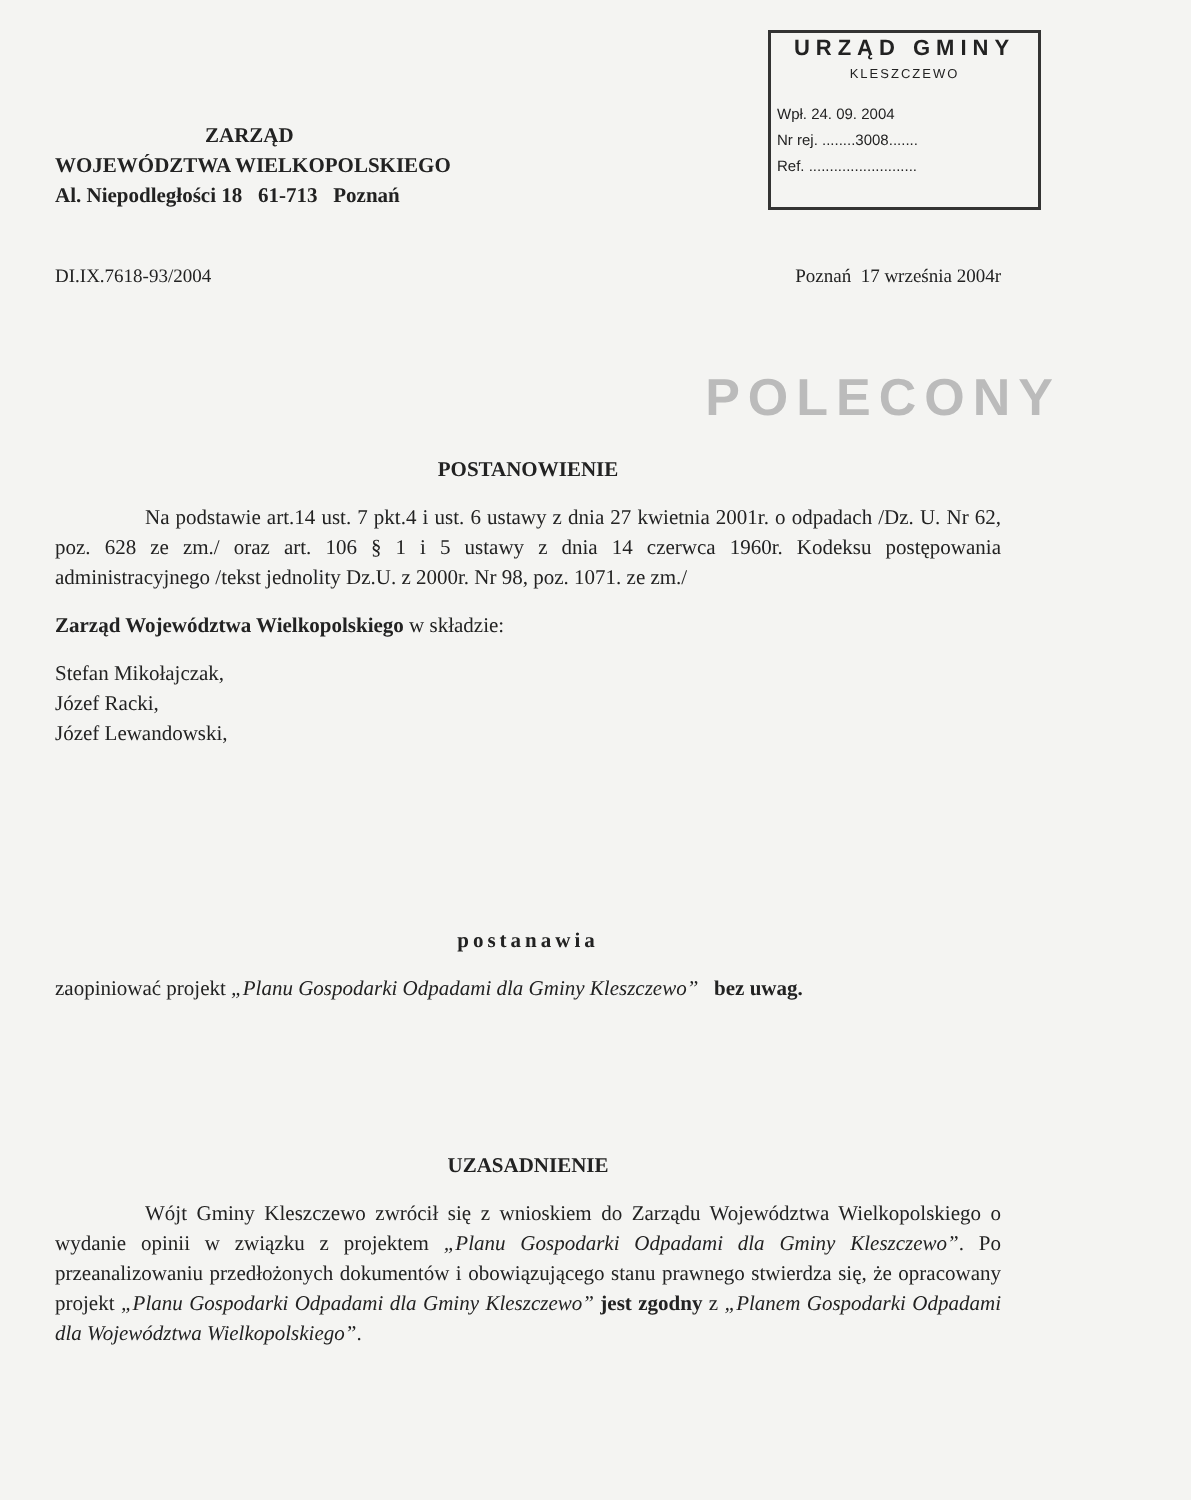ZARZĄD
WOJEWÓDZTWA WIELKOPOLSKIEGO
Al. Niepodległości 18 61-713 Poznań
URZĄD GMINY
KLESZCZEWO
Wpł. 24. 09. 2004
Nr rej. ........3008.......
Ref. ..........................
DI.IX.7618-93/2004 Poznań 17 września 2004r
POLECONY
POSTANOWIENIE
Na podstawie art.14 ust. 7 pkt.4 i ust. 6 ustawy z dnia 27 kwietnia 2001r. o odpadach /Dz. U. Nr 62, poz. 628 ze zm./ oraz art. 106 § 1 i 5 ustawy z dnia 14 czerwca 1960r. Kodeksu postępowania administracyjnego /tekst jednolity Dz.U. z 2000r. Nr 98, poz. 1071. ze zm./
Zarząd Województwa Wielkopolskiego w składzie:
Stefan Mikołajczak,
Józef Racki,
Józef Lewandowski,
postanawia
zaopiniować projekt „Planu Gospodarki Odpadami dla Gminy Kleszczewo” bez uwag.
UZASADNIENIE
Wójt Gminy Kleszczewo zwrócił się z wnioskiem do Zarządu Województwa Wielkopolskiego o wydanie opinii w związku z projektem „Planu Gospodarki Odpadami dla Gminy Kleszczewo”. Po przeanalizowaniu przedłożonych dokumentów i obowiązującego stanu prawnego stwierdza się, że opracowany projekt „Planu Gospodarki Odpadami dla Gminy Kleszczewo” jest zgodny z „Planem Gospodarki Odpadami dla Województwa Wielkopolskiego”.